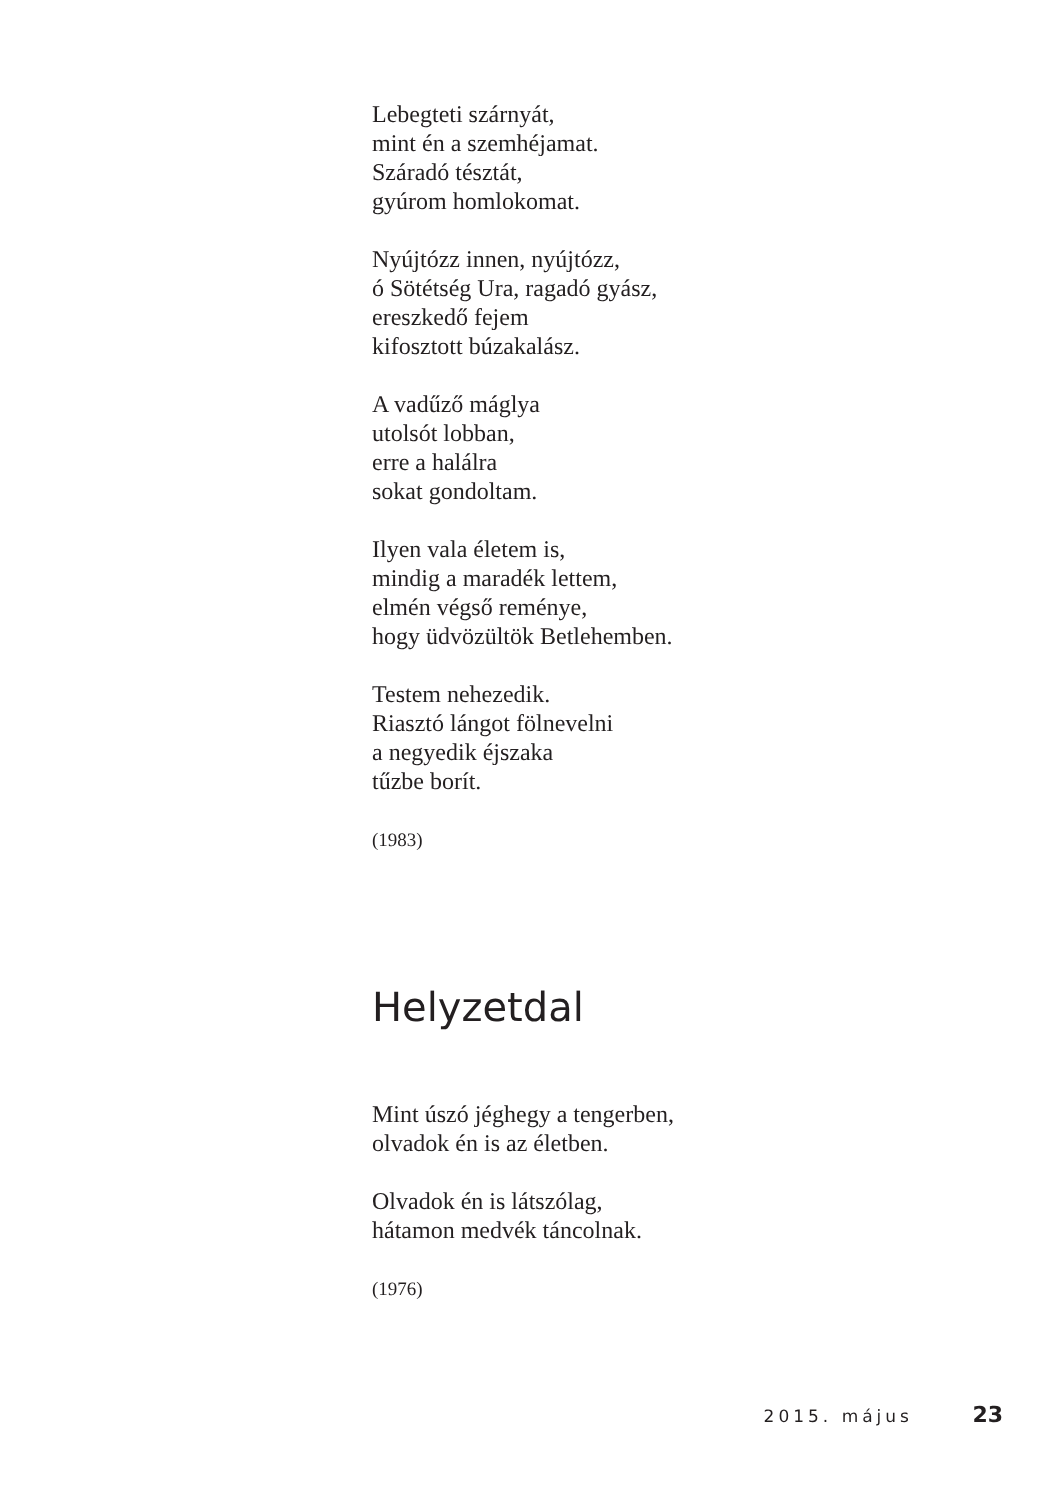Lebegteti szárnyát,
mint én a szemhéjamat.
Száradó tésztát,
gyúrom homlokomat.
Nyújtózz innen, nyújtózz,
ó Sötétség Ura, ragadó gyász,
ereszkedő fejem
kifosztott búzakalász.
A vadűző máglya
utolsót lobban,
erre a halálra
sokat gondoltam.
Ilyen vala életem is,
mindig a maradék lettem,
elmén végső reménye,
hogy üdvözültök Betlehemben.
Testem nehezedik.
Riasztó lángot fölnevelni
a negyedik éjszaka
tűzbe borít.
(1983)
Helyzetdal
Mint úszó jéghegy a tengerben,
olvadok én is az életben.
Olvadok én is látszólag,
hátamon medvék táncolnak.
(1976)
2015. május 23